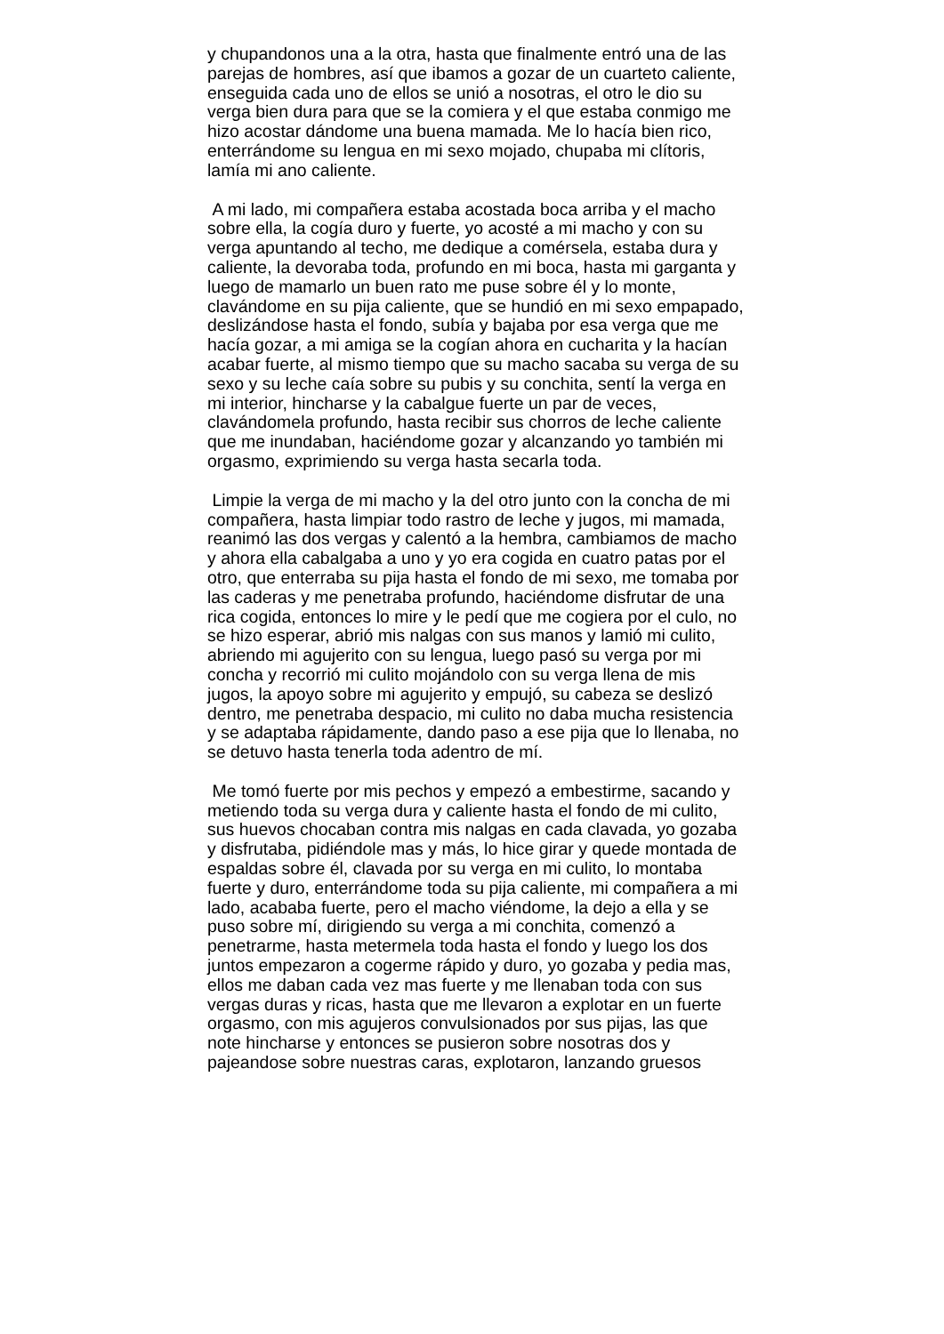y chupandonos una a la otra, hasta que finalmente entró una de las
parejas de hombres, así que ibamos a gozar de un cuarteto caliente,
enseguida cada uno de ellos se unió a nosotras, el otro le dio su
verga bien dura para que se la comiera y el que estaba conmigo me
hizo acostar dándome una buena mamada. Me lo hacía bien rico,
enterrándome su lengua en mi sexo mojado, chupaba mi clítoris,
lamía mi ano caliente.
A mi lado, mi compañera estaba acostada boca arriba y el macho
sobre ella, la cogía duro y fuerte, yo acosté a mi macho y con su
verga apuntando al techo, me dedique a comérsela, estaba dura y
caliente, la devoraba toda, profundo en mi boca, hasta mi garganta y
luego de mamarlo un buen rato me puse sobre él y lo monte,
clavándome en su pija caliente, que se hundió en mi sexo empapado,
deslizándose hasta el fondo, subía y bajaba por esa verga que me
hacía gozar, a mi amiga se la cogían ahora en cucharita y la hacían
acabar fuerte, al mismo tiempo que su macho sacaba su verga de su
sexo y su leche caía sobre su pubis y su conchita, sentí la verga en
mi interior, hincharse y la cabalgue fuerte un par de veces,
clavándomela profundo, hasta recibir sus chorros de leche caliente
que me inundaban, haciéndome gozar y alcanzando yo también mi
orgasmo, exprimiendo su verga hasta secarla toda.
Limpie la verga de mi macho y la del otro junto con la concha de mi
compañera, hasta limpiar todo rastro de leche y jugos, mi mamada,
reanimó las dos vergas y calentó a la hembra, cambiamos de macho
y ahora ella cabalgaba a uno y yo era cogida en cuatro patas por el
otro, que enterraba su pija hasta el fondo de mi sexo, me tomaba por
las caderas y me penetraba profundo, haciéndome disfrutar de una
rica cogida, entonces lo mire y le pedí que me cogiera por el culo, no
se hizo esperar, abrió mis nalgas con sus manos y lamió mi culito,
abriendo mi agujerito con su lengua, luego pasó su verga por mi
concha y recorrió mi culito mojándolo con su verga llena de mis
jugos, la apoyo sobre mi agujerito y empujó, su cabeza se deslizó
dentro, me penetraba despacio, mi culito no daba mucha resistencia
y se adaptaba rápidamente, dando paso a ese pija que lo llenaba, no
se detuvo hasta tenerla toda adentro de mí.
Me tomó fuerte por mis pechos y empezó a embestirme, sacando y
metiendo toda su verga dura y caliente hasta el fondo de mi culito,
sus huevos chocaban contra mis nalgas en cada clavada, yo gozaba
y disfrutaba, pidiéndole mas y más, lo hice girar y quede montada de
espaldas sobre él, clavada por su verga en mi culito, lo montaba
fuerte y duro, enterrándome toda su pija caliente, mi compañera a mi
lado, acababa fuerte, pero el macho viéndome, la dejo a ella y se
puso sobre mí, dirigiendo su verga a mi conchita, comenzó a
penetrarme, hasta metermela toda hasta el fondo y luego los dos
juntos empezaron a cogerme rápido y duro, yo gozaba y pedia mas,
ellos me daban cada vez mas fuerte y me llenaban toda con sus
vergas duras y ricas, hasta que me llevaron a explotar en un fuerte
orgasmo, con mis agujeros convulsionados por sus pijas, las que
note hincharse y entonces se pusieron sobre nosotras dos y
pajeandose sobre nuestras caras, explotaron, lanzando gruesos